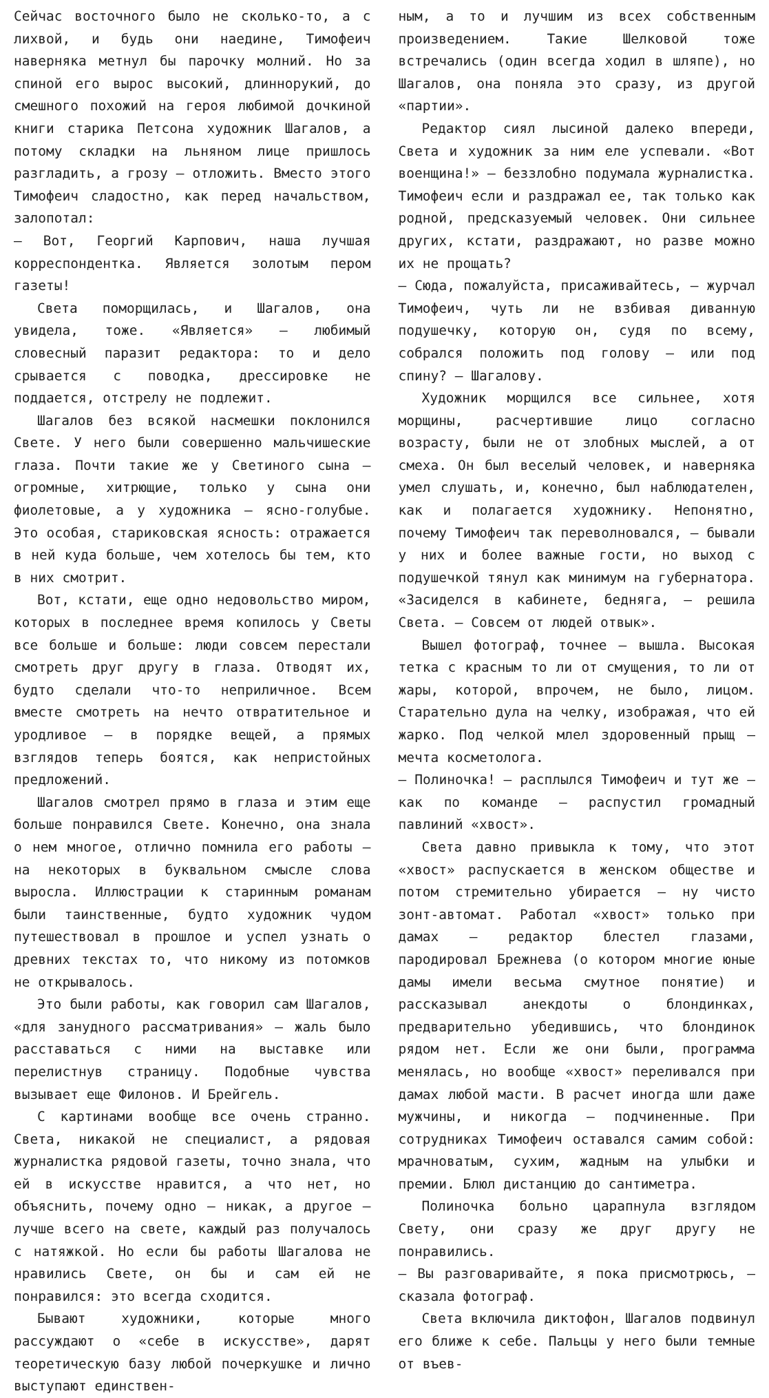Сейчас восточного было не сколько-то, а с лихвой, и будь они наедине, Тимофеич наверняка метнул бы парочку молний. Но за спиной его вырос высокий, длиннорукий, до смешного похожий на героя любимой дочкиной книги старика Петсона художник Шагалов, а потому складки на льняном лице пришлось разгладить, а грозу – отложить. Вместо этого Тимофеич сладостно, как перед начальством, залопотал:
– Вот, Георгий Карпович, наша лучшая корреспондентка. Является золотым пером газеты!
Света поморщилась, и Шагалов, она увидела, тоже. «Является» – любимый словесный паразит редактора: то и дело срывается с поводка, дрессировке не поддается, отстрелу не подлежит.
Шагалов без всякой насмешки поклонился Свете. У него были совершенно мальчишеские глаза. Почти такие же у Светиного сына – огромные, хитрющие, только у сына они фиолетовые, а у художника – ясно-голубые. Это особая, стариковская ясность: отражается в ней куда больше, чем хотелось бы тем, кто в них смотрит.
Вот, кстати, еще одно недовольство миром, которых в последнее время копилось у Светы все больше и больше: люди совсем перестали смотреть друг другу в глаза. Отводят их, будто сделали что-то неприличное. Всем вместе смотреть на нечто отвратительное и уродливое – в порядке вещей, а прямых взглядов теперь боятся, как непристойных предложений.
Шагалов смотрел прямо в глаза и этим еще больше понравился Свете. Конечно, она знала о нем многое, отлично помнила его работы – на некоторых в буквальном смысле слова выросла. Иллюстрации к старинным романам были таинственные, будто художник чудом путешествовал в прошлое и успел узнать о древних текстах то, что никому из потомков не открывалось.
Это были работы, как говорил сам Шагалов, «для занудного рассматривания» – жаль было расставаться с ними на выставке или перелистнув страницу. Подобные чувства вызывает еще Филонов. И Брейгель.
С картинами вообще все очень странно. Света, никакой не специалист, а рядовая журналистка рядовой газеты, точно знала, что ей в искусстве нравится, а что нет, но объяснить, почему одно – никак, а другое – лучше всего на свете, каждый раз получалось с натяжкой. Но если бы работы Шагалова не нравились Свете, он бы и сам ей не понравился: это всегда сходится.
Бывают художники, которые много рассуждают о «себе в искусстве», дарят теоретическую базу любой почеркушке и лично выступают единствен-
ным, а то и лучшим из всех собственным произведением. Такие Шелковой тоже встречались (один всегда ходил в шляпе), но Шагалов, она поняла это сразу, из другой «партии».
Редактор сиял лысиной далеко впереди, Света и художник за ним еле успевали. «Вот военщина!» – беззлобно подумала журналистка. Тимофеич если и раздражал ее, так только как родной, предсказуемый человек. Они сильнее других, кстати, раздражают, но разве можно их не прощать?
– Сюда, пожалуйста, присаживайтесь, – журчал Тимофеич, чуть ли не взбивая диванную подушечку, которую он, судя по всему, собрался положить под голову – или под спину? – Шагалову.
Художник морщился все сильнее, хотя морщины, расчертившие лицо согласно возрасту, были не от злобных мыслей, а от смеха. Он был веселый человек, и наверняка умел слушать, и, конечно, был наблюдателен, как и полагается художнику. Непонятно, почему Тимофеич так переволновался, – бывали у них и более важные гости, но выход с подушечкой тянул как минимум на губернатора. «Засиделся в кабинете, бедняга, – решила Света. – Совсем от людей отвык».
Вышел фотограф, точнее – вышла. Высокая тетка с красным то ли от смущения, то ли от жары, которой, впрочем, не было, лицом. Старательно дула на челку, изображая, что ей жарко. Под челкой млел здоровенный прыщ – мечта косметолога.
– Полиночка! – расплылся Тимофеич и тут же – как по команде – распустил громадный павлиний «хвост».
Света давно привыкла к тому, что этот «хвост» распускается в женском обществе и потом стремительно убирается – ну чисто зонт-автомат. Работал «хвост» только при дамах – редактор блестел глазами, пародировал Брежнева (о котором многие юные дамы имели весьма смутное понятие) и рассказывал анекдоты о блондинках, предварительно убедившись, что блондинок рядом нет. Если же они были, программа менялась, но вообще «хвост» переливался при дамах любой масти. В расчет иногда шли даже мужчины, и никогда – подчиненные. При сотрудниках Тимофеич оставался самим собой: мрачноватым, сухим, жадным на улыбки и премии. Блюл дистанцию до сантиметра.
Полиночка больно царапнула взглядом Свету, они сразу же друг другу не понравились.
– Вы разговаривайте, я пока присмотрюсь, – сказала фотограф.
Света включила диктофон, Шагалов подвинул его ближе к себе. Пальцы у него были темные от въев-